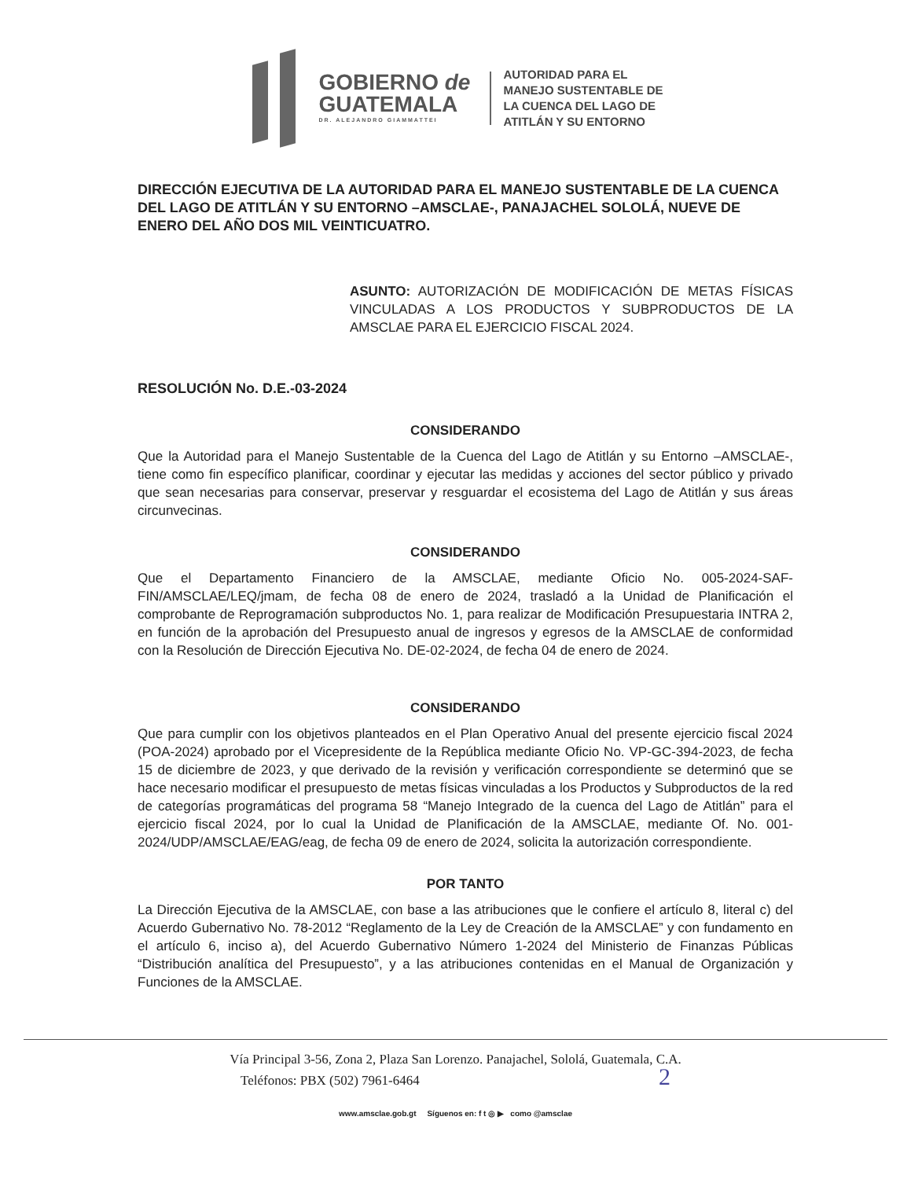GOBIERNO de
GUATEMALA
DR. ALEJANDRO GIAMMATTEI
AUTORIDAD PARA EL
MANEJO SUSTENTABLE DE
LA CUENCA DEL LAGO DE
ATITLÁN Y SU ENTORNO
DIRECCIÓN EJECUTIVA DE LA AUTORIDAD PARA EL MANEJO SUSTENTABLE DE LA CUENCA DEL LAGO DE ATITLÁN Y SU ENTORNO –AMSCLAE-, PANAJACHEL SOLOLÁ, NUEVE DE ENERO DEL AÑO DOS MIL VEINTICUATRO.
ASUNTO: AUTORIZACIÓN DE MODIFICACIÓN DE METAS FÍSICAS VINCULADAS A LOS PRODUCTOS Y SUBPRODUCTOS DE LA AMSCLAE PARA EL EJERCICIO FISCAL 2024.
RESOLUCIÓN No. D.E.-03-2024
CONSIDERANDO
Que la Autoridad para el Manejo Sustentable de la Cuenca del Lago de Atitlán y su Entorno –AMSCLAE-, tiene como fin específico planificar, coordinar y ejecutar las medidas y acciones del sector público y privado que sean necesarias para conservar, preservar y resguardar el ecosistema del Lago de Atitlán y sus áreas circunvecinas.
CONSIDERANDO
Que el Departamento Financiero de la AMSCLAE, mediante Oficio No. 005-2024-SAF-FIN/AMSCLAE/LEQ/jmam, de fecha 08 de enero de 2024, trasladó a la Unidad de Planificación el comprobante de Reprogramación subproductos No. 1, para realizar de Modificación Presupuestaria INTRA 2, en función de la aprobación del Presupuesto anual de ingresos y egresos de la AMSCLAE de conformidad con la Resolución de Dirección Ejecutiva No. DE-02-2024, de fecha 04 de enero de 2024.
CONSIDERANDO
Que para cumplir con los objetivos planteados en el Plan Operativo Anual del presente ejercicio fiscal 2024 (POA-2024) aprobado por el Vicepresidente de la República mediante Oficio No. VP-GC-394-2023, de fecha 15 de diciembre de 2023, y que derivado de la revisión y verificación correspondiente se determinó que se hace necesario modificar el presupuesto de metas físicas vinculadas a los Productos y Subproductos de la red de categorías programáticas del programa 58 “Manejo Integrado de la cuenca del Lago de Atitlán” para el ejercicio fiscal 2024, por lo cual la Unidad de Planificación de la AMSCLAE, mediante Of. No. 001-2024/UDP/AMSCLAE/EAG/eag, de fecha 09 de enero de 2024, solicita la autorización correspondiente.
POR TANTO
La Dirección Ejecutiva de la AMSCLAE, con base a las atribuciones que le confiere el artículo 8, literal c) del Acuerdo Gubernativo No. 78-2012 “Reglamento de la Ley de Creación de la AMSCLAE” y con fundamento en el artículo 6, inciso a), del Acuerdo Gubernativo Número 1-2024 del Ministerio de Finanzas Públicas “Distribución analítica del Presupuesto”, y a las atribuciones contenidas en el Manual de Organización y Funciones de la AMSCLAE.
Vía Principal 3-56, Zona 2, Plaza San Lorenzo. Panajachel, Sololá, Guatemala, C.A.
Teléfonos: PBX (502) 7961-6464 2
www.amsclae.gob.gt Síguenos en: f t ◎ ▶ como @amsclae